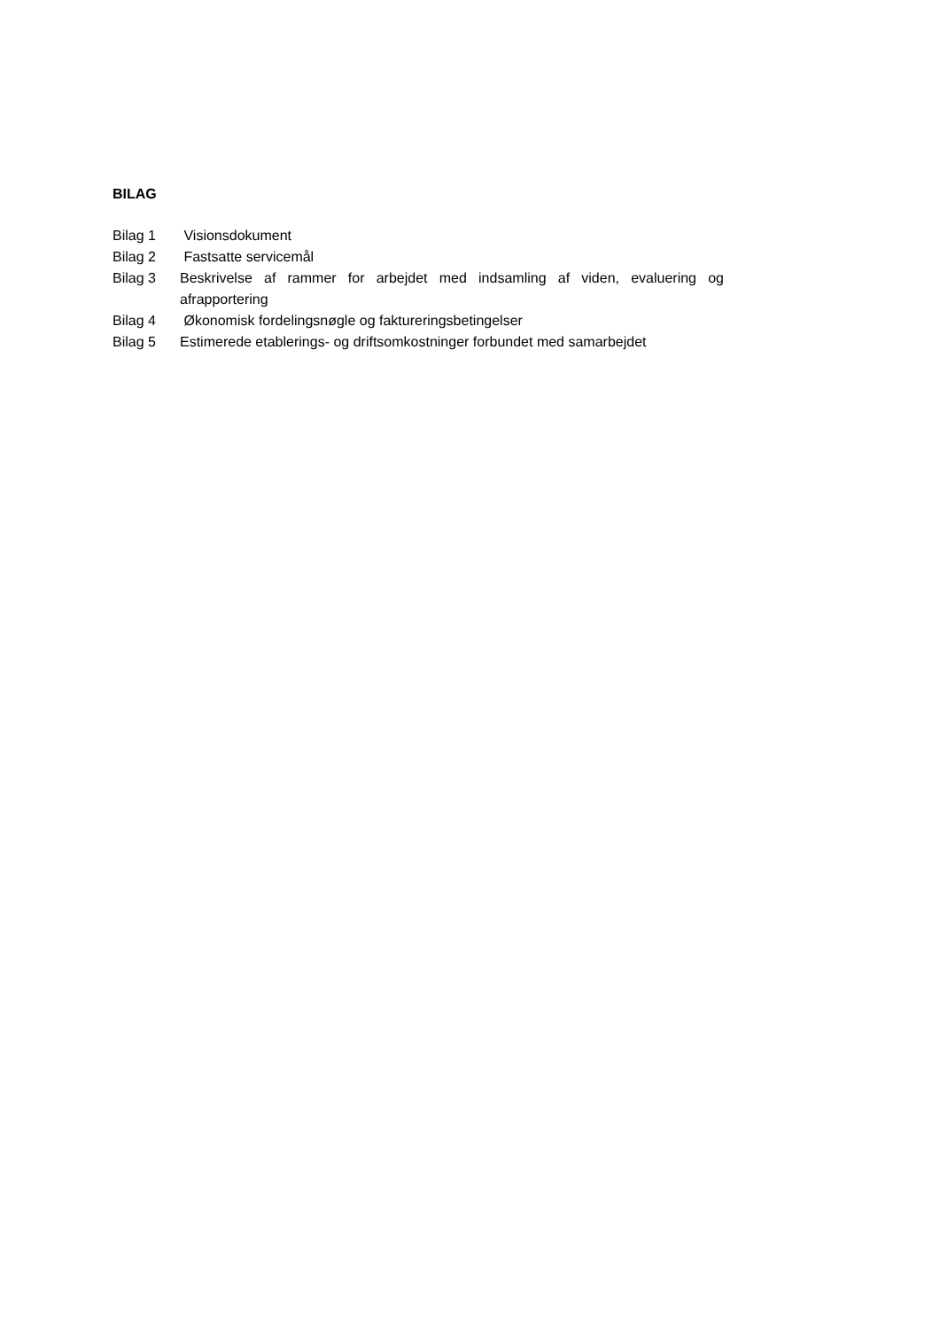BILAG
Bilag 1 Visionsdokument
Bilag 2 Fastsatte servicemål
Bilag 3 Beskrivelse af rammer for arbejdet med indsamling af viden, evaluering og afrapportering
Bilag 4 Økonomisk fordelingsnøgle og faktureringsbetingelser
Bilag 5 Estimerede etablerings- og driftsomkostninger forbundet med samarbejdet